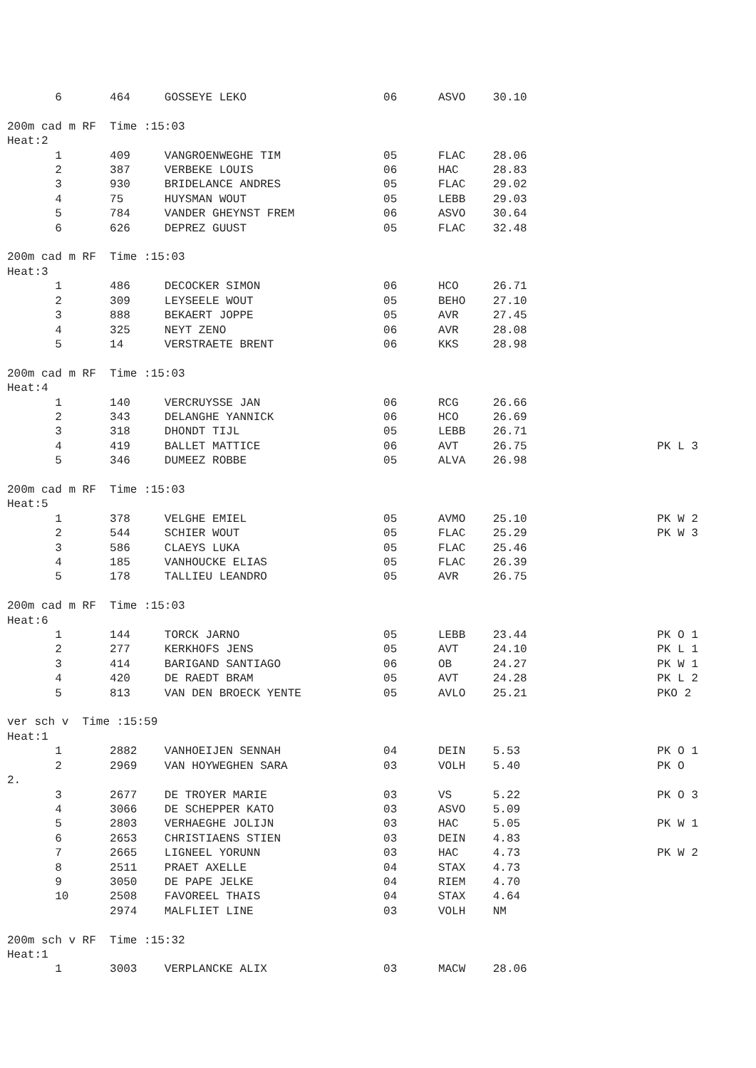6       464     GOSSEYE LEKO                    06      ASVO    30.10

200m cad m RF  Time :15:03
Heat:2
       1       409     VANGROENWEGHE TIM               05      FLAC    28.06
       2       387     VERBEKE LOUIS                   06      HAC     28.83
       3       930     BRIDELANCE ANDRES               05      FLAC    29.02
       4       75      HUYSMAN WOUT                    05      LEBB    29.03
       5       784     VANDER GHEYNST FREM             06      ASVO    30.64
       6       626     DEPREZ GUUST                    05      FLAC    32.48

200m cad m RF  Time :15:03
Heat:3
       1       486     DECOCKER SIMON                  06      HCO     26.71
       2       309     LEYSEELE WOUT                   05      BEHO    27.10
       3       888     BEKAERT JOPPE                   05      AVR     27.45
       4       325     NEYT ZENO                       06      AVR     28.08
       5       14      VERSTRAETE BRENT                06      KKS     28.98

200m cad m RF  Time :15:03
Heat:4
       1       140     VERCRUYSSE JAN                  06      RCG     26.66
       2       343     DELANGHE YANNICK                06      HCO     26.69
       3       318     DHONDT TIJL                     05      LEBB    26.71
       4       419     BALLET MATTICE                  06      AVT     26.75                   PK L 3
       5       346     DUMEEZ ROBBE                    05      ALVA    26.98

200m cad m RF  Time :15:03
Heat:5
       1       378     VELGHE EMIEL                    05      AVMO    25.10                   PK W 2
       2       544     SCHIER WOUT                     05      FLAC    25.29                   PK W 3
       3       586     CLAEYS LUKA                     05      FLAC    25.46
       4       185     VANHOUCKE ELIAS                 05      FLAC    26.39
       5       178     TALLIEU LEANDRO                 05      AVR     26.75

200m cad m RF  Time :15:03
Heat:6
       1       144     TORCK JARNO                     05      LEBB    23.44                   PK O 1
       2       277     KERKHOFS JENS                   05      AVT     24.10                   PK L 1
       3       414     BARIGAND SANTIAGO               06      OB      24.27                   PK W 1
       4       420     DE RAEDT BRAM                   05      AVT     24.28                   PK L 2
       5       813     VAN DEN BROECK YENTE            05      AVLO    25.21                   PKO 2

ver sch v  Time :15:59
Heat:1
       1       2882    VANHOEIJEN SENNAH               04      DEIN    5.53                    PK O 1
       2       2969    VAN HOYWEGHEN SARA              03      VOLH    5.40                    PK O
2.
       3       2677    DE TROYER MARIE                 03      VS      5.22                    PK O 3
       4       3066    DE SCHEPPER KATO                03      ASVO    5.09
       5       2803    VERHAEGHE JOLIJN                03      HAC     5.05                    PK W 1
       6       2653    CHRISTIAENS STIEN               03      DEIN    4.83
       7       2665    LIGNEEL YORUNN                  03      HAC     4.73                    PK W 2
       8       2511    PRAET AXELLE                    04      STAX    4.73
       9       3050    DE PAPE JELKE                   04      RIEM    4.70
       10      2508    FAVOREEL THAIS                  04      STAX    4.64
               2974    MALFLIET LINE                   03      VOLH    NM

200m sch v RF  Time :15:32
Heat:1
       1       3003    VERPLANCKE ALIX                 03      MACW    28.06